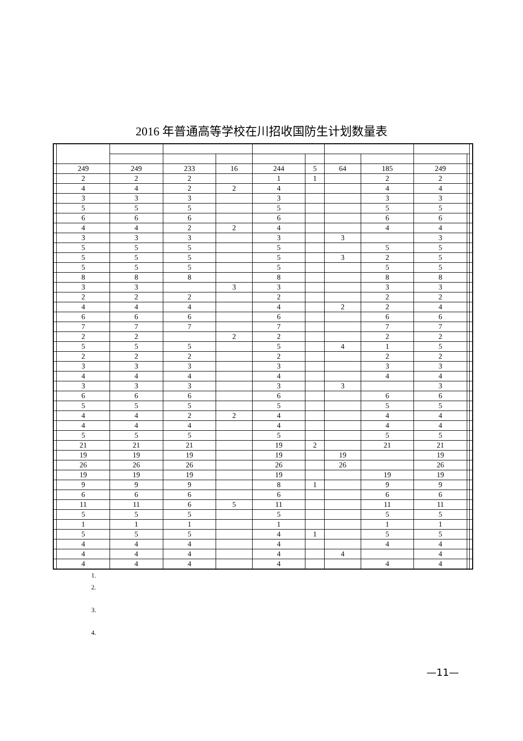2016 年普通高等学校在川招收国防生计划数量表
| | 249 | 249 | 233 | 16 | 244 | 5 | 64 | 185 | 249 | | |
| | 2 | 2 | 2 | | 1 | 1 | | 2 | 2 | | |
| | 4 | 4 | 2 | 2 | 4 | | | 4 | 4 | | |
| | 3 | 3 | 3 | | 3 | | | 3 | 3 | | |
| | 5 | 5 | 5 | | 5 | | | 5 | 5 | | |
| | 6 | 6 | 6 | | 6 | | | 6 | 6 | | |
| | 4 | 4 | 2 | 2 | 4 | | | 4 | 4 | | |
| | 3 | 3 | 3 | | 3 | | 3 | | 3 | | |
| | 5 | 5 | 5 | | 5 | | | 5 | 5 | | |
| | 5 | 5 | 5 | | 5 | | 3 | 2 | 5 | | |
| | 5 | 5 | 5 | | 5 | | | 5 | 5 | | |
| | 8 | 8 | 8 | | 8 | | | 8 | 8 | | |
| | 3 | 3 | | 3 | 3 | | | 3 | 3 | | |
| | 2 | 2 | 2 | | 2 | | | 2 | 2 | | |
| | 4 | 4 | 4 | | 4 | | 2 | 2 | 4 | | |
| | 6 | 6 | 6 | | 6 | | | 6 | 6 | | |
| | 7 | 7 | 7 | | 7 | | | 7 | 7 | | |
| | 2 | 2 | | 2 | 2 | | | 2 | 2 | | |
| | 5 | 5 | 5 | | 5 | | 4 | 1 | 5 | | |
| | 2 | 2 | 2 | | 2 | | | 2 | 2 | | |
| | 3 | 3 | 3 | | 3 | | | 3 | 3 | | |
| | 4 | 4 | 4 | | 4 | | | 4 | 4 | | |
| | 3 | 3 | 3 | | 3 | | 3 | | 3 | | |
| | 6 | 6 | 6 | | 6 | | | 6 | 6 | | |
| | 5 | 5 | 5 | | 5 | | | 5 | 5 | | |
| | 4 | 4 | 2 | 2 | 4 | | | 4 | 4 | | |
| | 4 | 4 | 4 | | 4 | | | 4 | 4 | | |
| | 5 | 5 | 5 | | 5 | | | 5 | 5 | | |
| | 21 | 21 | 21 | | 19 | 2 | | 21 | 21 | | |
| | 19 | 19 | 19 | | 19 | | 19 | | 19 | | |
| | 26 | 26 | 26 | | 26 | | 26 | | 26 | | |
| | 19 | 19 | 19 | | 19 | | | 19 | 19 | | |
| | 9 | 9 | 9 | | 8 | 1 | | 9 | 9 | | |
| | 6 | 6 | 6 | | 6 | | | 6 | 6 | | |
| | 11 | 11 | 6 | 5 | 11 | | | 11 | 11 | | |
| | 5 | 5 | 5 | | 5 | | | 5 | 5 | | |
| | 1 | 1 | 1 | | 1 | | | 1 | 1 | | |
| | 5 | 5 | 5 | | 4 | 1 | | 5 | 5 | | |
| | 4 | 4 | 4 | | 4 | | | 4 | 4 | | |
| | 4 | 4 | 4 | | 4 | | 4 | | 4 | | |
| | 4 | 4 | 4 | | 4 | | | 4 | 4 | | |
1.
2.
3.
4.
—11—